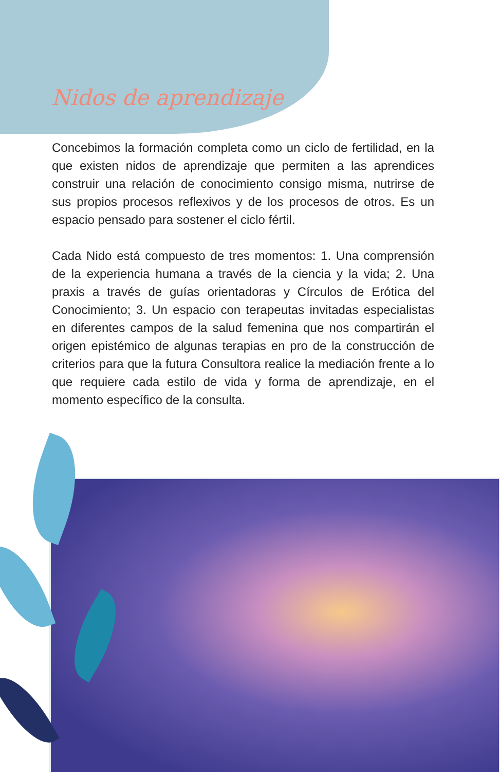Nidos de aprendizaje
Concebimos la formación completa como un ciclo de fertilidad, en la que existen nidos de aprendizaje que permiten a las aprendices construir una relación de conocimiento consigo misma, nutrirse de sus propios procesos reflexivos y de los procesos de otros. Es un espacio pensado para sostener el ciclo fértil.
Cada Nido está compuesto de tres momentos: 1. Una comprensión de la experiencia humana a través de la ciencia y la vida; 2. Una praxis a través de guías orientadoras y Círculos de Erótica del Conocimiento; 3. Un espacio con terapeutas invitadas especialistas en diferentes campos de la salud femenina que nos compartirán el origen epistémico de algunas terapias en pro de la construcción de criterios para que la futura Consultora realice la mediación frente a lo que requiere cada estilo de vida y forma de aprendizaje, en el momento específico de la consulta.